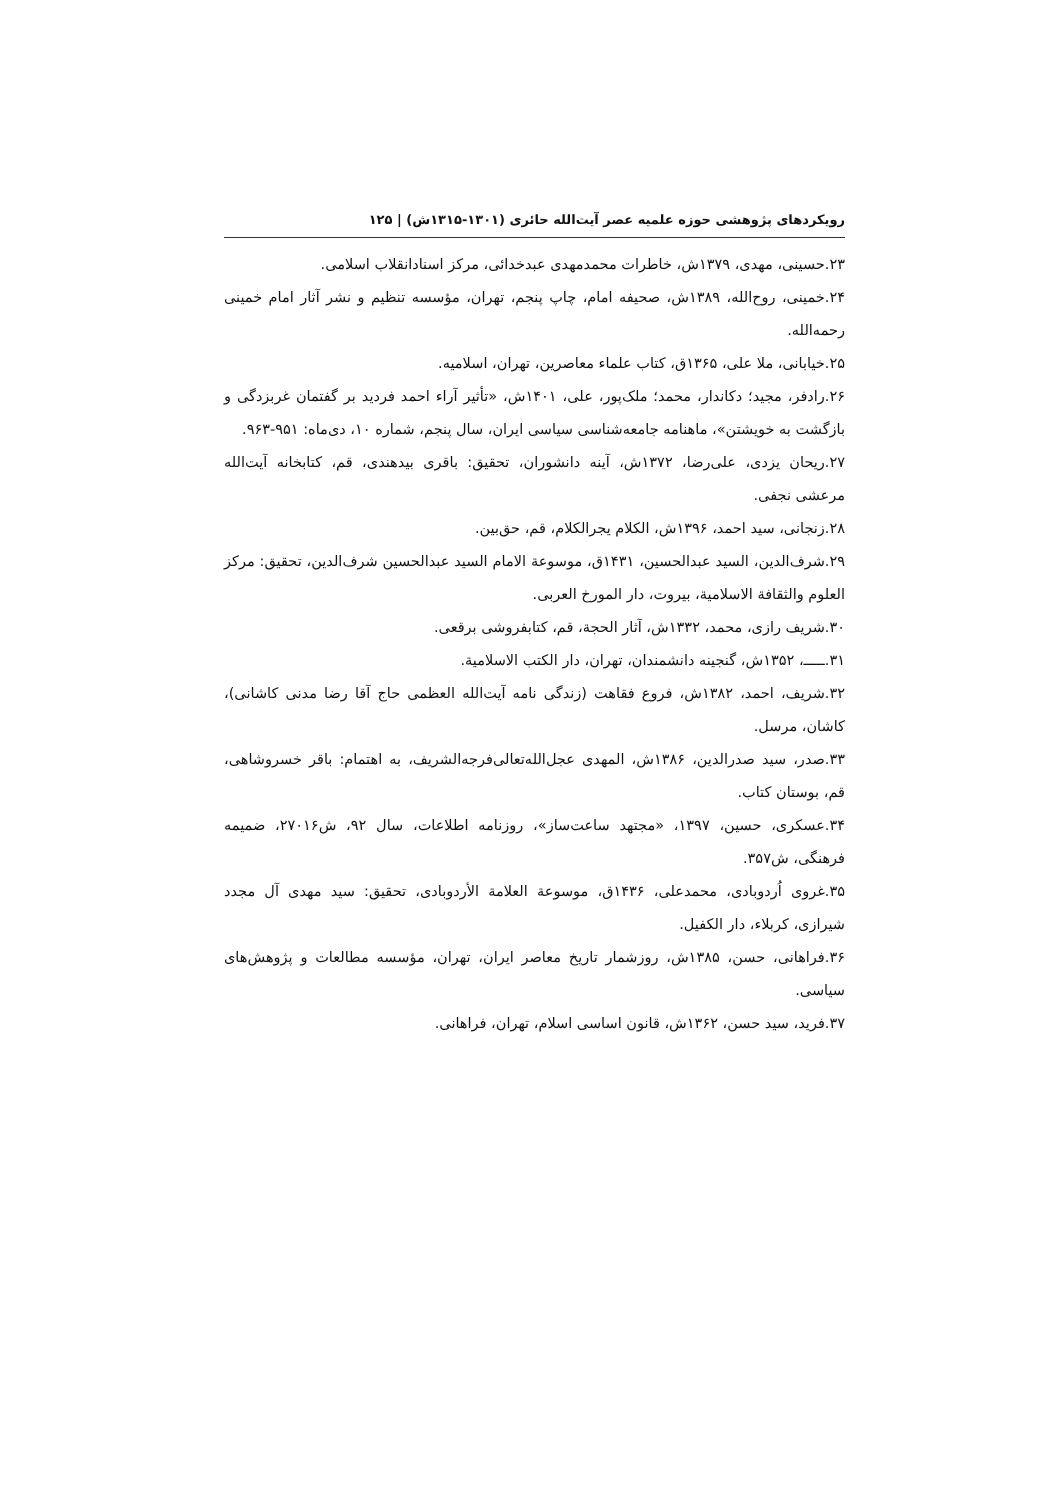رویکردهای پژوهشی حوزه علمیه عصر آیت‌الله حائری (۱۳۰۱-۱۳۱۵ش) | ۱۲۵
۲۳.حسینی، مهدی، ۱۳۷۹ش، خاطرات محمدمهدی عبدخدائی، مرکز اسنادانقلاب اسلامی.
۲۴.خمینی، روح‌الله، ۱۳۸۹ش، صحیفه امام، چاپ پنجم، تهران، مؤسسه تنظیم و نشر آثار امام خمینی رحمه‌الله.
۲۵.خیابانی، ملا علی، ۱۳۶۵ق، کتاب علماء معاصرین، تهران، اسلامیه.
۲۶.رادفر، مجید؛ دکاندار، محمد؛ ملک‌پور، علی، ۱۴۰۱ش، «تأثیر آراء احمد فردید بر گفتمان غربزدگی و بازگشت به خویشتن»، ماهنامه جامعه‌شناسی سیاسی ایران، سال پنجم، شماره ۱۰، دی‌ماه: ۹۵۱-۹۶۳.
۲۷.ریحان یزدی، علی‌رضا، ۱۳۷۲ش، آینه دانشوران، تحقیق: باقری بیدهندی، قم، کتابخانه آیت‌الله مرعشی نجفی.
۲۸.زنجانی، سید احمد، ۱۳۹۶ش، الکلام یجرالکلام، قم، حق‌بین.
۲۹.شرف‌الدین، السید عبدالحسین، ۱۴۳۱ق، موسوعة الامام السید عبدالحسین شرف‌الدین، تحقیق: مرکز العلوم والثقافة الاسلامیة، بیروت، دار المورخ العربی.
۳۰.شریف رازی، محمد، ۱۳۳۲ش، آثار الحجة، قم، کتابفروشی برقعی.
۳۱.ـــــ، ۱۳۵۲ش، گنجینه دانشمندان، تهران، دار الکتب الاسلامیة.
۳۲.شریف، احمد، ۱۳۸۲ش، فروع فقاهت (زندگی نامه آیت‌الله العظمی حاج آقا رضا مدنی کاشانی)، کاشان، مرسل.
۳۳.صدر، سید صدرالدین، ۱۳۸۶ش، المهدی عجل‌الله‌تعالی‌فرجه‌الشریف، به اهتمام: باقر خسروشاهی، قم، بوستان کتاب.
۳۴.عسکری، حسین، ۱۳۹۷، «مجتهد ساعت‌ساز»، روزنامه اطلاعات، سال ۹۲، ش۲۷۰۱۶، ضمیمه فرهنگی، ش۳۵۷.
۳۵.غروی اُردوبادی، محمدعلی، ۱۴۳۶ق، موسوعة العلامة الأردوبادی، تحقیق: سید مهدی آل مجدد شیرازی، کربلاء، دار الکفیل.
۳۶.فراهانی، حسن، ۱۳۸۵ش، روزشمار تاریخ معاصر ایران، تهران، مؤسسه مطالعات و پژوهش‌های سیاسی.
۳۷.فرید، سید حسن، ۱۳۶۲ش، قانون اساسی اسلام، تهران، فراهانی.